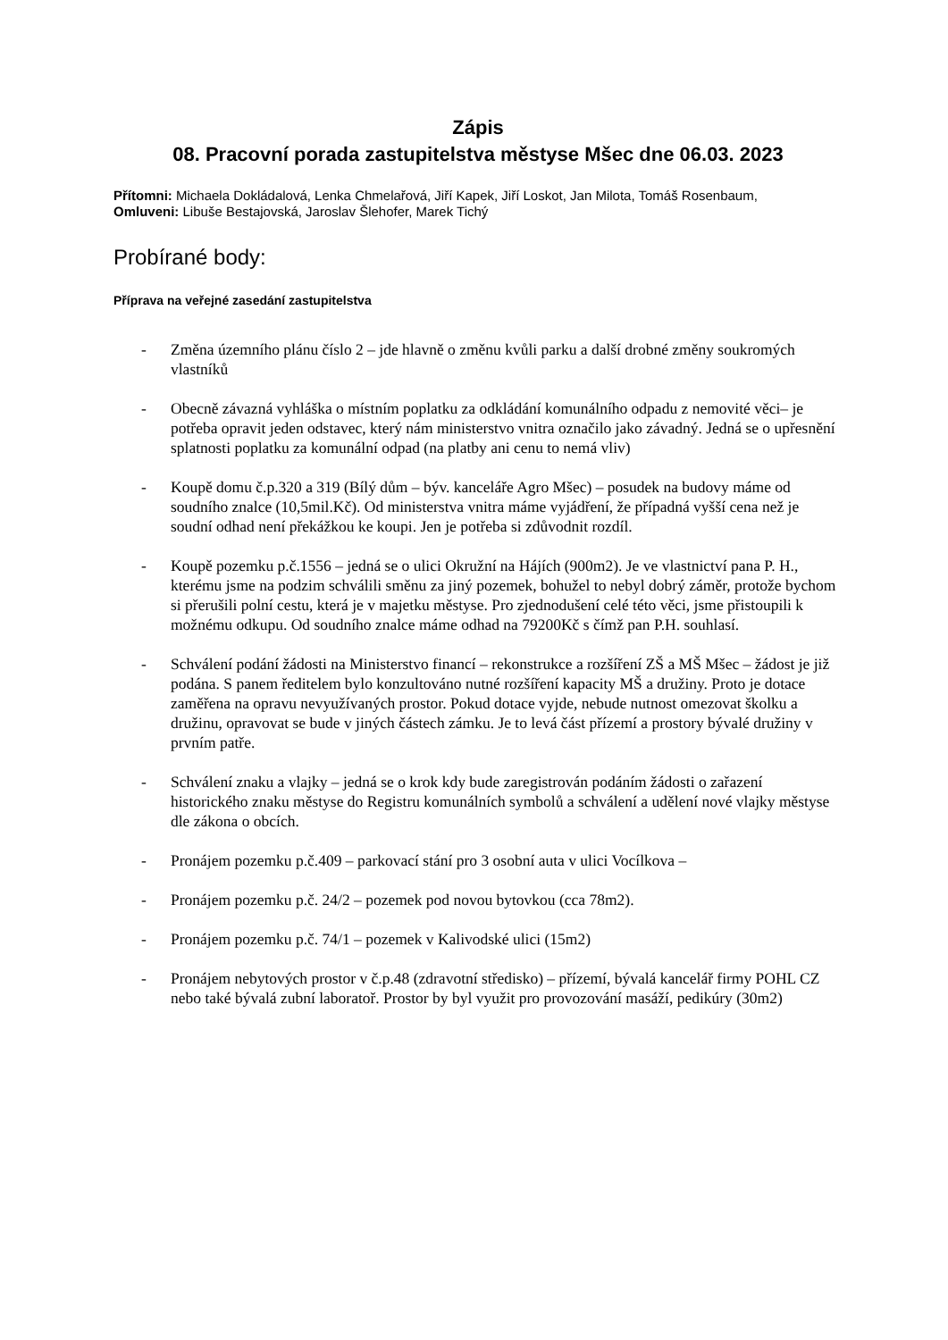Zápis
08. Pracovní porada zastupitelstva městyse Mšec dne 06.03. 2023
Přítomni: Michaela Dokládalová, Lenka Chmelařová, Jiří Kapek, Jiří Loskot, Jan Milota, Tomáš Rosenbaum,
Omluveni: Libuše Bestajovská, Jaroslav Šlehofer, Marek Tichý
Probírané body:
Příprava na veřejné zasedání zastupitelstva
- Změna územního plánu číslo 2 – jde hlavně o změnu kvůli parku a další drobné změny soukromých vlastníků
- Obecně závazná vyhláška o místním poplatku za odkládání komunálního odpadu z nemovité věci– je potřeba opravit jeden odstavec, který nám ministerstvo vnitra označilo jako závadný. Jedná se o upřesnění splatnosti poplatku za komunální odpad (na platby ani cenu to nemá vliv)
- Koupě domu č.p.320 a 319 (Bílý dům – býv. kanceláře Agro Mšec) – posudek na budovy máme od soudního znalce (10,5mil.Kč). Od ministerstva vnitra máme vyjádření, že případná vyšší cena než je soudní odhad není překážkou ke koupi. Jen je potřeba si zdůvodnit rozdíl.
- Koupě pozemku p.č.1556 – jedná se o ulici Okružní na Hájích (900m2). Je ve vlastnictví pana P. H., kterému jsme na podzim schválili směnu za jiný pozemek, bohužel to nebyl dobrý záměr, protože bychom si přerušili polní cestu, která je v majetku městyse. Pro zjednodušení celé této věci, jsme přistoupili k možnému odkupu. Od soudního znalce máme odhad na 79200Kč s čímž pan P.H. souhlasí.
- Schválení podání žádosti na Ministerstvo financí – rekonstrukce a rozšíření ZŠ a MŠ Mšec – žádost je již podána. S panem ředitelem bylo konzultováno nutné rozšíření kapacity MŠ a družiny. Proto je dotace zaměřena na opravu nevyužívaných prostor. Pokud dotace vyjde, nebude nutnost omezovat školku a družinu, opravovat se bude v jiných částech zámku. Je to levá část přízemí a prostory bývalé družiny v prvním patře.
- Schválení znaku a vlajky – jedná se o krok kdy bude zaregistrován podáním žádosti o zařazení historického znaku městyse do Registru komunálních symbolů a schválení a udělení nové vlajky městyse dle zákona o obcích.
- Pronájem pozemku p.č.409 – parkovací stání pro 3 osobní auta v ulici Vocílkova –
- Pronájem pozemku p.č. 24/2 – pozemek pod novou bytovkou (cca 78m2).
- Pronájem pozemku p.č. 74/1 – pozemek v Kalivodské ulici (15m2)
- Pronájem nebytových prostor v č.p.48 (zdravotní středisko) – přízemí, bývalá kancelář firmy POHL CZ nebo také bývalá zubní laboratoř. Prostor by byl využit pro provozování masáží, pedikúry (30m2)